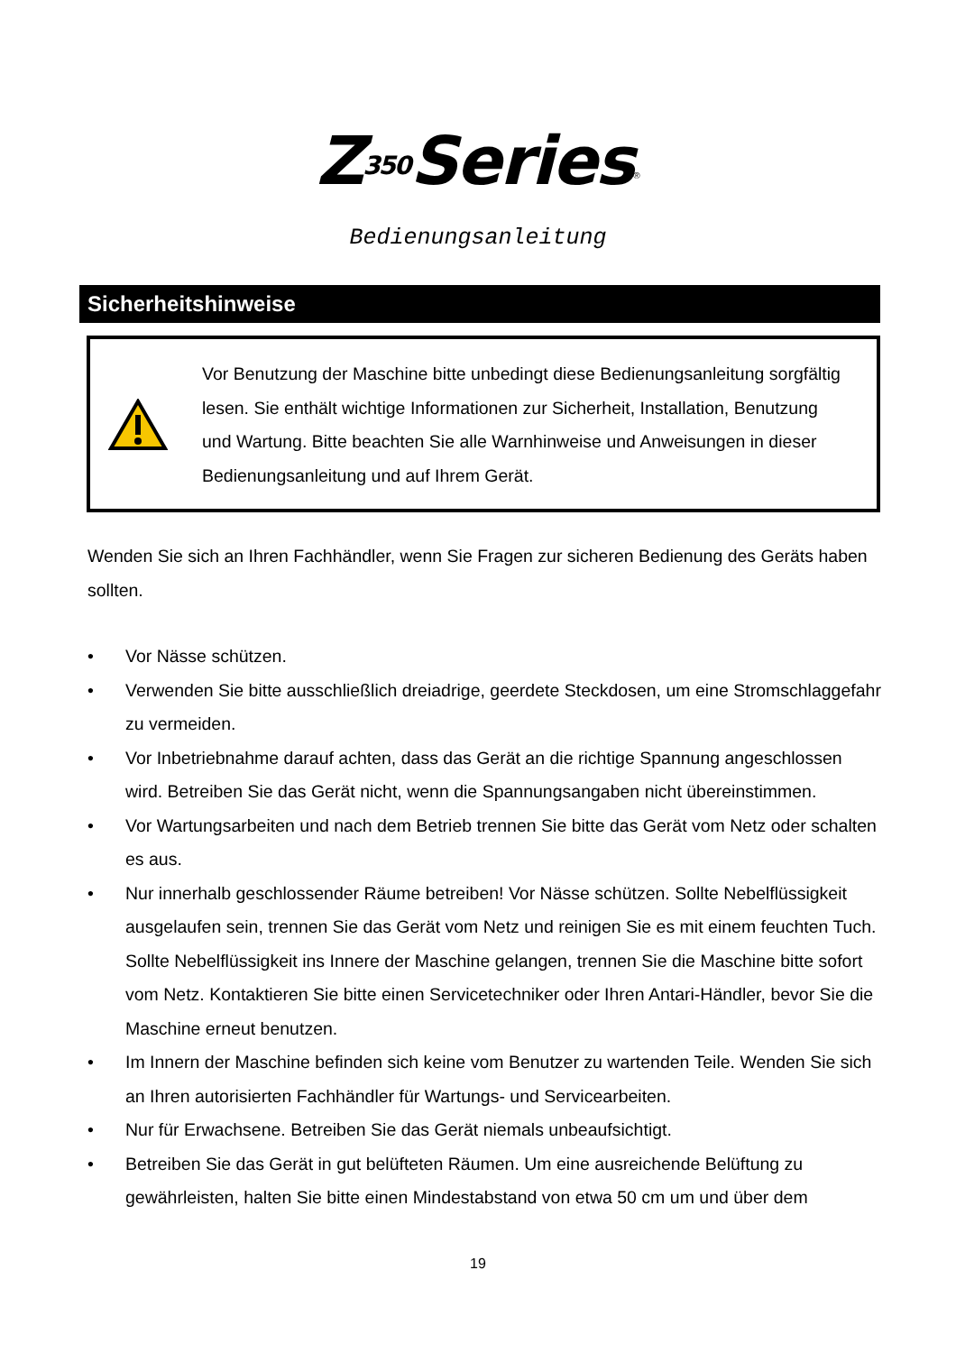Z350 Series<sup>®</sup>
Bedienungsanleitung
Sicherheitshinweise
Vor Benutzung der Maschine bitte unbedingt diese Bedienungsanleitung sorgfältig lesen. Sie enthält wichtige Informationen zur Sicherheit, Installation, Benutzung und Wartung. Bitte beachten Sie alle Warnhinweise und Anweisungen in dieser Bedienungsanleitung und auf Ihrem Gerät.
Wenden Sie sich an Ihren Fachhändler, wenn Sie Fragen zur sicheren Bedienung des Geräts haben sollten.
• Vor Nässe schützen.
• Verwenden Sie bitte ausschließlich dreiadrige, geerdete Steckdosen, um eine Stromschlaggefahr zu vermeiden.
• Vor Inbetriebnahme darauf achten, dass das Gerät an die richtige Spannung angeschlossen wird. Betreiben Sie das Gerät nicht, wenn die Spannungsangaben nicht übereinstimmen.
• Vor Wartungsarbeiten und nach dem Betrieb trennen Sie bitte das Gerät vom Netz oder schalten es aus.
• Nur innerhalb geschlossender Räume betreiben! Vor Nässe schützen. Sollte Nebelflüssigkeit ausgelaufen sein, trennen Sie das Gerät vom Netz und reinigen Sie es mit einem feuchten Tuch. Sollte Nebelflüssigkeit ins Innere der Maschine gelangen, trennen Sie die Maschine bitte sofort vom Netz. Kontaktieren Sie bitte einen Servicetechniker oder Ihren Antari-Händler, bevor Sie die Maschine erneut benutzen.
• Im Innern der Maschine befinden sich keine vom Benutzer zu wartenden Teile. Wenden Sie sich an Ihren autorisierten Fachhändler für Wartungs- und Servicearbeiten.
• Nur für Erwachsene. Betreiben Sie das Gerät niemals unbeaufsichtigt.
• Betreiben Sie das Gerät in gut belüfteten Räumen. Um eine ausreichende Belüftung zu gewährleisten, halten Sie bitte einen Mindestabstand von etwa 50 cm um und über dem
19